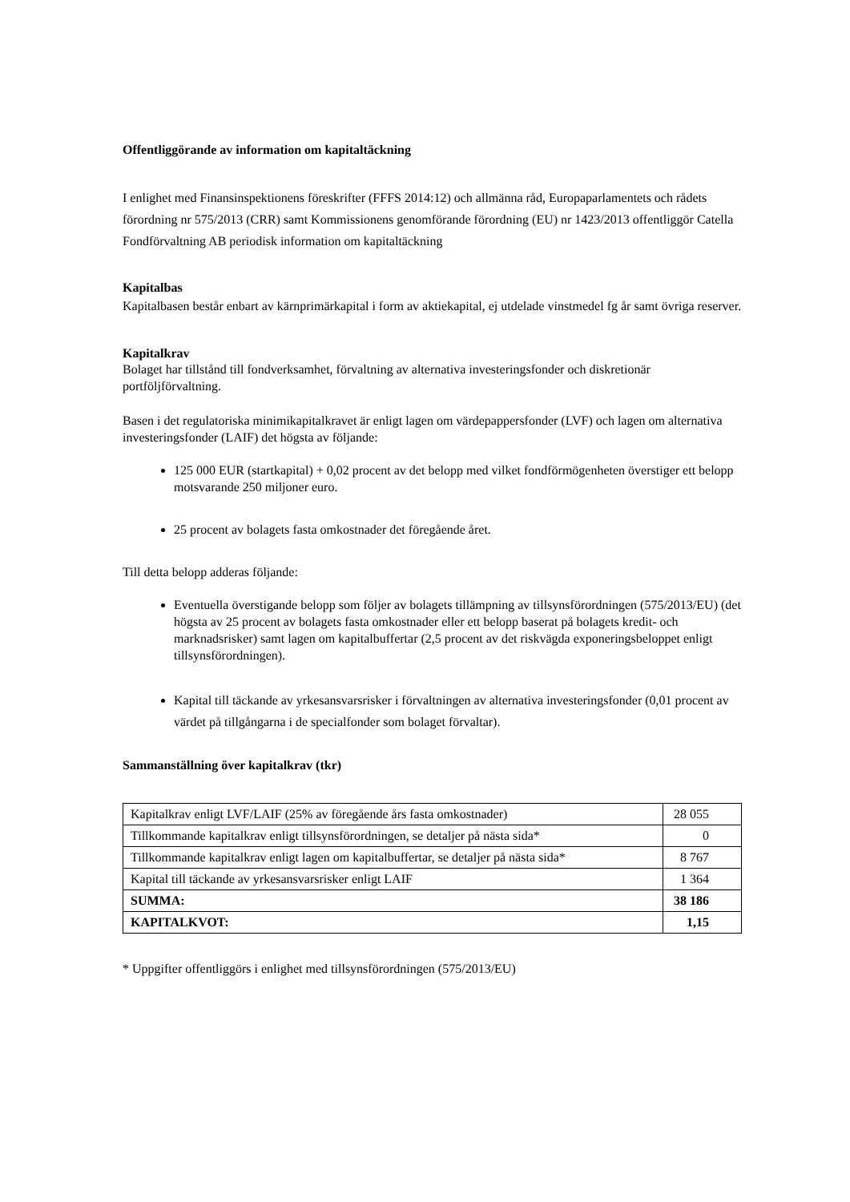Offentliggörande av information om kapitaltäckning
I enlighet med Finansinspektionens föreskrifter (FFFS 2014:12) och allmänna råd, Europaparlamentets och rådets förordning nr 575/2013 (CRR) samt Kommissionens genomförande förordning (EU) nr 1423/2013 offentliggör Catella Fondförvaltning AB periodisk information om kapitaltäckning
Kapitalbas
Kapitalbasen består enbart av kärnprimärkapital i form av aktiekapital, ej utdelade vinstmedel fg år samt övriga reserver.
Kapitalkrav
Bolaget har tillstånd till fondverksamhet, förvaltning av alternativa investeringsfonder och diskretionär portföljförvaltning.
Basen i det regulatoriska minimikapitalkravet är enligt lagen om värdepappersfonder (LVF) och lagen om alternativa investeringsfonder (LAIF) det högsta av följande:
125 000 EUR (startkapital) + 0,02 procent av det belopp med vilket fondförmögenheten överstiger ett belopp motsvarande 250 miljoner euro.
25 procent av bolagets fasta omkostnader det föregående året.
Till detta belopp adderas följande:
Eventuella överstigande belopp som följer av bolagets tillämpning av tillsynsförordningen (575/2013/EU) (det högsta av 25 procent av bolagets fasta omkostnader eller ett belopp baserat på bolagets kredit- och marknadsrisker) samt lagen om kapitalbuffertar (2,5 procent av det riskvägda exponeringsbeloppet enligt tillsynsförordningen).
Kapital till täckande av yrkesansvarsrisker i förvaltningen av alternativa investeringsfonder (0,01 procent av värdet på tillgångarna i de specialfonder som bolaget förvaltar).
Sammanställning över kapitalkrav (tkr)
| Kapitalkrav enligt LVF/LAIF (25% av föregående års fasta omkostnader) | 28 055 |
| Tillkommande kapitalkrav enligt tillsynsförordningen, se detaljer på nästa sida* | 0 |
| Tillkommande kapitalkrav enligt lagen om kapitalbuffertar, se detaljer på nästa sida* | 8 767 |
| Kapital till täckande av yrkesansvarsrisker enligt LAIF | 1 364 |
| SUMMA: | 38 186 |
| KAPITALKVOT: | 1,15 |
* Uppgifter offentliggörs i enlighet med tillsynsförordningen (575/2013/EU)